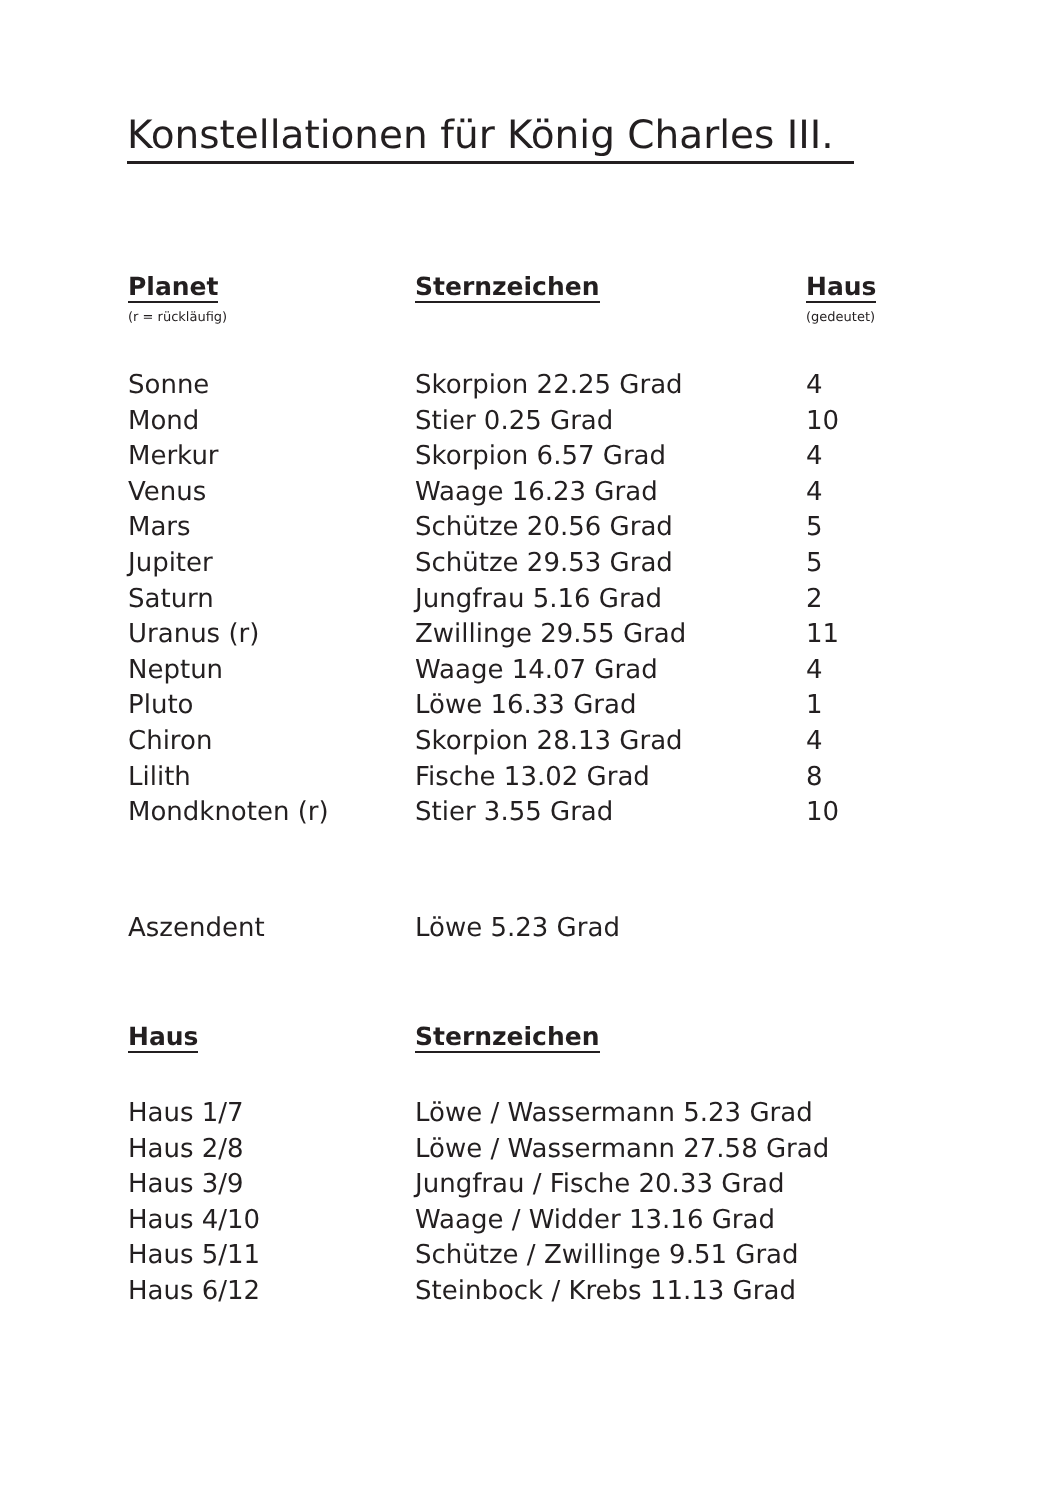Konstellationen für König Charles III.
| Planet | Sternzeichen | Haus |
| --- | --- | --- |
| (r = rückläufig) | | (gedeutet) |
| Sonne | Skorpion 22.25 Grad | 4 |
| Mond | Stier 0.25 Grad | 10 |
| Merkur | Skorpion 6.57 Grad | 4 |
| Venus | Waage 16.23 Grad | 4 |
| Mars | Schütze 20.56 Grad | 5 |
| Jupiter | Schütze 29.53 Grad | 5 |
| Saturn | Jungfrau 5.16 Grad | 2 |
| Uranus (r) | Zwillinge 29.55 Grad | 11 |
| Neptun | Waage 14.07 Grad | 4 |
| Pluto | Löwe 16.33 Grad | 1 |
| Chiron | Skorpion 28.13 Grad | 4 |
| Lilith | Fische 13.02 Grad | 8 |
| Mondknoten (r) | Stier 3.55 Grad | 10 |
| Aszendent | Löwe 5.23 Grad |
| Haus | Sternzeichen |
| --- | --- |
| Haus 1/7 | Löwe / Wassermann 5.23 Grad |
| Haus 2/8 | Löwe / Wassermann 27.58 Grad |
| Haus 3/9 | Jungfrau / Fische 20.33 Grad |
| Haus 4/10 | Waage / Widder 13.16 Grad |
| Haus 5/11 | Schütze / Zwillinge 9.51 Grad |
| Haus 6/12 | Steinbock / Krebs 11.13 Grad |